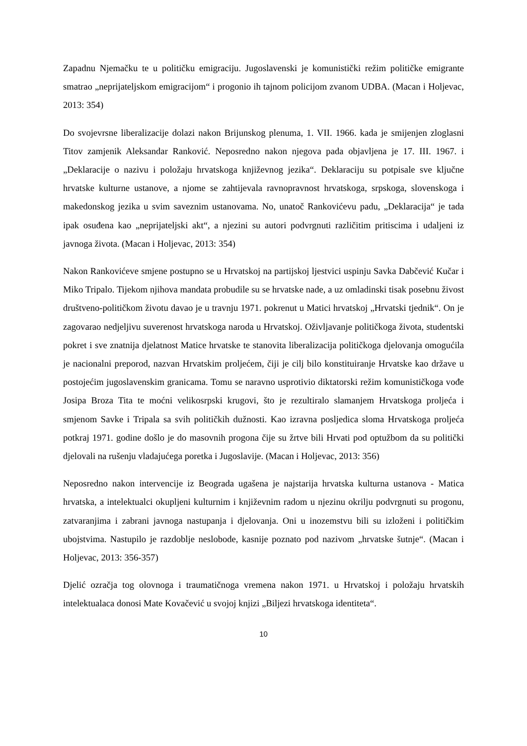Zapadnu Njemačku te u političku emigraciju. Jugoslavenski je komunistički režim političke emigrante smatrao „neprijateljskom emigracijom“ i progonio ih tajnom policijom zvanom UDBA. (Macan i Holjevac, 2013: 354)
Do svojevrsne liberalizacije dolazi nakon Brijunskog plenuma, 1. VII. 1966. kada je smijenjen zloglasni Titov zamjenik Aleksandar Ranković. Neposredno nakon njegova pada objavljena je 17. III. 1967. i „Deklaracije o nazivu i položaju hrvatskoga književnog jezika“. Deklaraciju su potpisale sve ključne hrvatske kulturne ustanove, a njome se zahtijevala ravnopravnost hrvatskoga, srpskoga, slovenskoga i makedonskog jezika u svim saveznim ustanovama. No, unatoč Rankovićevu padu, „Deklaracija“ je tada ipak osuđena kao „neprijateljski akt“, a njezini su autori podvrgnuti različitim pritiscima i udaljeni iz javnoga života. (Macan i Holjevac, 2013: 354)
Nakon Rankovićeve smjene postupno se u Hrvatskoj na partijskoj ljestvici uspinju Savka Dabčević Kučar i Miko Tripalo. Tijekom njihova mandata probudile su se hrvatske nade, a uz omladinski tisak posebnu živost društveno-političkom životu davao je u travnju 1971. pokrenut u Matici hrvatskoj „Hrvatski tjednik“. On je zagovarao nedjeljivu suverenost hrvatskoga naroda u Hrvatskoj. Oživljavanje političkoga života, studentski pokret i sve znatnija djelatnost Matice hrvatske te stanovita liberalizacija političkoga djelovanja omogućila je nacionalni preporod, nazvan Hrvatskim proljećem, čiji je cilj bilo konstituiranje Hrvatske kao države u postojećim jugoslavenskim granicama. Tomu se naravno usprotivio diktatorski režim komunističkoga vođe Josipa Broza Tita te moćni velikosrpski krugovi, što je rezultiralo slamanjem Hrvatskoga proljeća i smjenom Savke i Tripala sa svih političkih dužnosti. Kao izravna posljedica sloma Hrvatskoga proljeća potkraj 1971. godine došlo je do masovnih progona čije su žrtve bili Hrvati pod optužbom da su politički djelovali na rušenju vladajućega poretka i Jugoslavije. (Macan i Holjevac, 2013: 356)
Neposredno nakon intervencije iz Beograda ugašena je najstarija hrvatska kulturna ustanova - Matica hrvatska, a intelektualci okupljeni kulturnim i književnim radom u njezinu okrilju podvrgnuti su progonu, zatvaranjima i zabrani javnoga nastupanja i djelovanja. Oni u inozemstvu bili su izloženi i političkim ubojstvima. Nastupilo je razdoblje neslobode, kasnije poznato pod nazivom „hrvatske šutnje“. (Macan i Holjevac, 2013: 356-357)
Djelić ozračja tog olovnoga i traumatičnoga vremena nakon 1971. u Hrvatskoj i položaju hrvatskih intelektualaca donosi Mate Kovačević u svojoj knjizi „Biljezi hrvatskoga identiteta“.
10